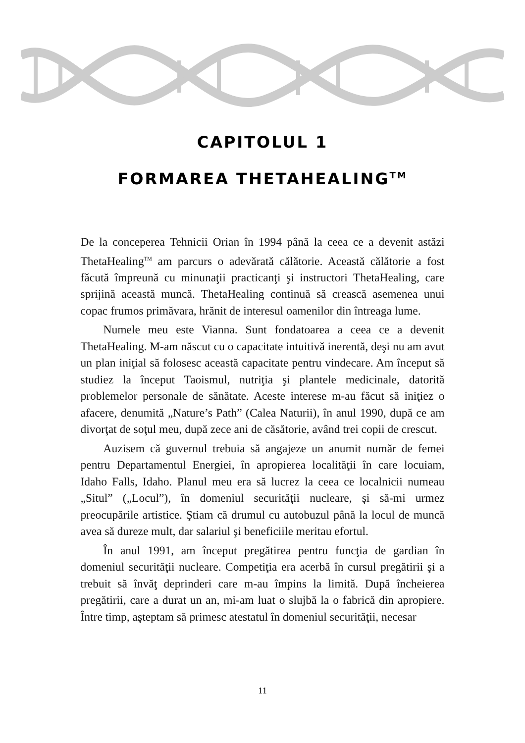CAPITOLUL 1
FORMAREA THETAHEALING<sup>TM</sup>
De la conceperea Tehnicii Orian în 1994 până la ceea ce a devenit astăzi ThetaHealing<sup>TM</sup> am parcurs o adevărată călătorie. Această călătorie a fost făcută împreună cu minunaţii practicanţi şi instructori ThetaHealing, care sprijină această muncă. ThetaHealing continuă să crească asemenea unui copac frumos primăvara, hrănit de interesul oamenilor din întreaga lume.
Numele meu este Vianna. Sunt fondatoarea a ceea ce a devenit ThetaHealing. M-am născut cu o capacitate intuitivă inerentă, deşi nu am avut un plan iniţial să folosesc această capacitate pentru vindecare. Am început să studiez la început Taoismul, nutriţia şi plantele medicinale, datorită problemelor personale de sănătate. Aceste interese m-au făcut să iniţiez o afacere, denumită „Nature’s Path” (Calea Naturii), în anul 1990, după ce am divorţat de soţul meu, după zece ani de căsătorie, având trei copii de crescut.
Auzisem că guvernul trebuia să angajeze un anumit număr de femei pentru Departamentul Energiei, în apropierea localităţii în care locuiam, Idaho Falls, Idaho. Planul meu era să lucrez la ceea ce localnicii numeau „Situl” („Locul”), în domeniul securităţii nucleare, şi să-mi urmez preocupările artistice. Ştiam că drumul cu autobuzul până la locul de muncă avea să dureze mult, dar salariul şi beneficiile meritau efortul.
În anul 1991, am început pregătirea pentru funcţia de gardian în domeniul securităţii nucleare. Competiţia era acerbă în cursul pregătirii şi a trebuit să învăţ deprinderi care m-au împins la limită. După încheierea pregătirii, care a durat un an, mi-am luat o slujbă la o fabrică din apropiere. Între timp, aşteptam să primesc atestatul în domeniul securităţii, necesar
11